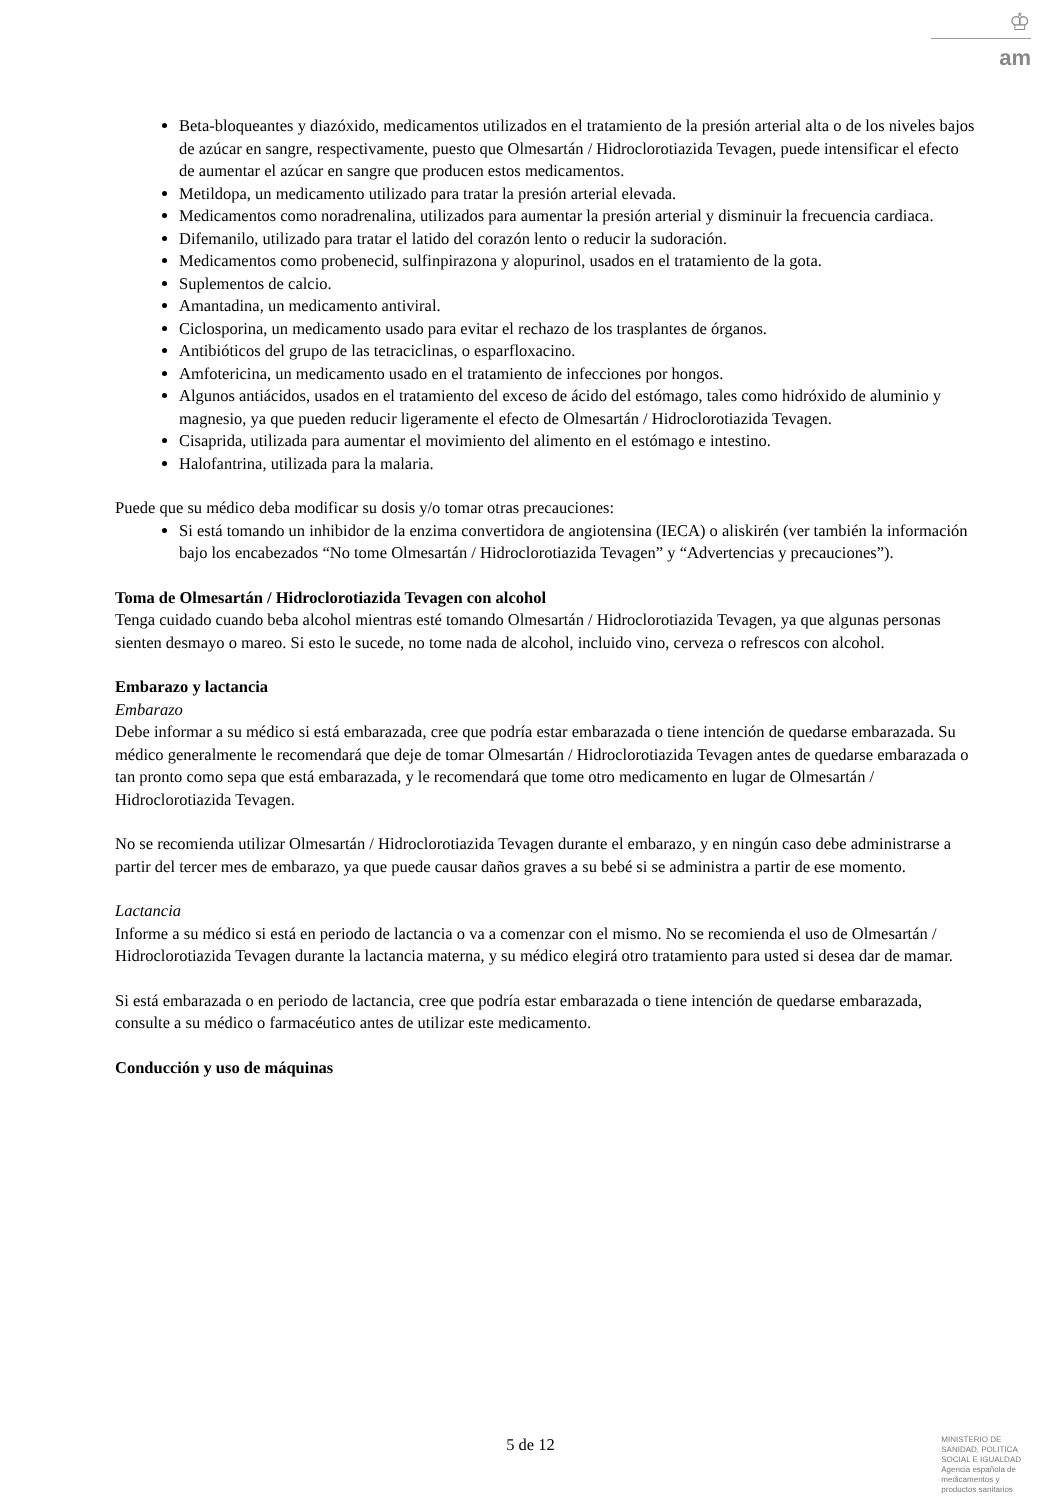♔
am
Beta-bloqueantes y diazóxido, medicamentos utilizados en el tratamiento de la presión arterial alta o de los niveles bajos de azúcar en sangre, respectivamente, puesto que Olmesartán / Hidroclorotiazida Tevagen, puede intensificar el efecto de aumentar el azúcar en sangre que producen estos medicamentos.
Metildopa, un medicamento utilizado para tratar la presión arterial elevada.
Medicamentos como noradrenalina, utilizados para aumentar la presión arterial y disminuir la frecuencia cardiaca.
Difemanilo, utilizado para tratar el latido del corazón lento o reducir la sudoración.
Medicamentos como probenecid, sulfinpirazona y alopurinol, usados en el tratamiento de la gota.
Suplementos de calcio.
Amantadina, un medicamento antiviral.
Ciclosporina, un medicamento usado para evitar el rechazo de los trasplantes de órganos.
Antibióticos del grupo de las tetraciclinas, o esparfloxacino.
Amfotericina, un medicamento usado en el tratamiento de infecciones por hongos.
Algunos antiácidos, usados en el tratamiento del exceso de ácido del estómago, tales como hidróxido de aluminio y magnesio, ya que pueden reducir ligeramente el efecto de Olmesartán / Hidroclorotiazida Tevagen.
Cisaprida, utilizada para aumentar el movimiento del alimento en el estómago e intestino.
Halofantrina, utilizada para la malaria.
Puede que su médico deba modificar su dosis y/o tomar otras precauciones:
Si está tomando un inhibidor de la enzima convertidora de angiotensina (IECA) o aliskirén (ver también la información bajo los encabezados “No tome Olmesartán / Hidroclorotiazida Tevagen” y “Advertencias y precauciones”).
Toma de Olmesartán / Hidroclorotiazida Tevagen con alcohol
Tenga cuidado cuando beba alcohol mientras esté tomando Olmesartán / Hidroclorotiazida Tevagen, ya que algunas personas sienten desmayo o mareo. Si esto le sucede, no tome nada de alcohol, incluido vino, cerveza o refrescos con alcohol.
Embarazo y lactancia
Embarazo
Debe informar a su médico si está embarazada, cree que podría estar embarazada o tiene intención de quedarse embarazada. Su médico generalmente le recomendará que deje de tomar Olmesartán / Hidroclorotiazida Tevagen antes de quedarse embarazada o tan pronto como sepa que está embarazada, y le recomendará que tome otro medicamento en lugar de Olmesartán / Hidroclorotiazida Tevagen.
No se recomienda utilizar Olmesartán / Hidroclorotiazida Tevagen durante el embarazo, y en ningún caso debe administrarse a partir del tercer mes de embarazo, ya que puede causar daños graves a su bebé si se administra a partir de ese momento.
Lactancia
Informe a su médico si está en periodo de lactancia o va a comenzar con el mismo. No se recomienda el uso de Olmesartán / Hidroclorotiazida Tevagen durante la lactancia materna, y su médico elegirá otro tratamiento para usted si desea dar de mamar.
Si está embarazada o en periodo de lactancia, cree que podría estar embarazada o tiene intención de quedarse embarazada, consulte a su médico o farmacéutico antes de utilizar este medicamento.
Conducción y uso de máquinas
5 de 12
MINISTERIO DE
SANIDAD, POLITICA
SOCIAL E IGUALDAD
Agencia española de
medicamentos y
productos sanitarios